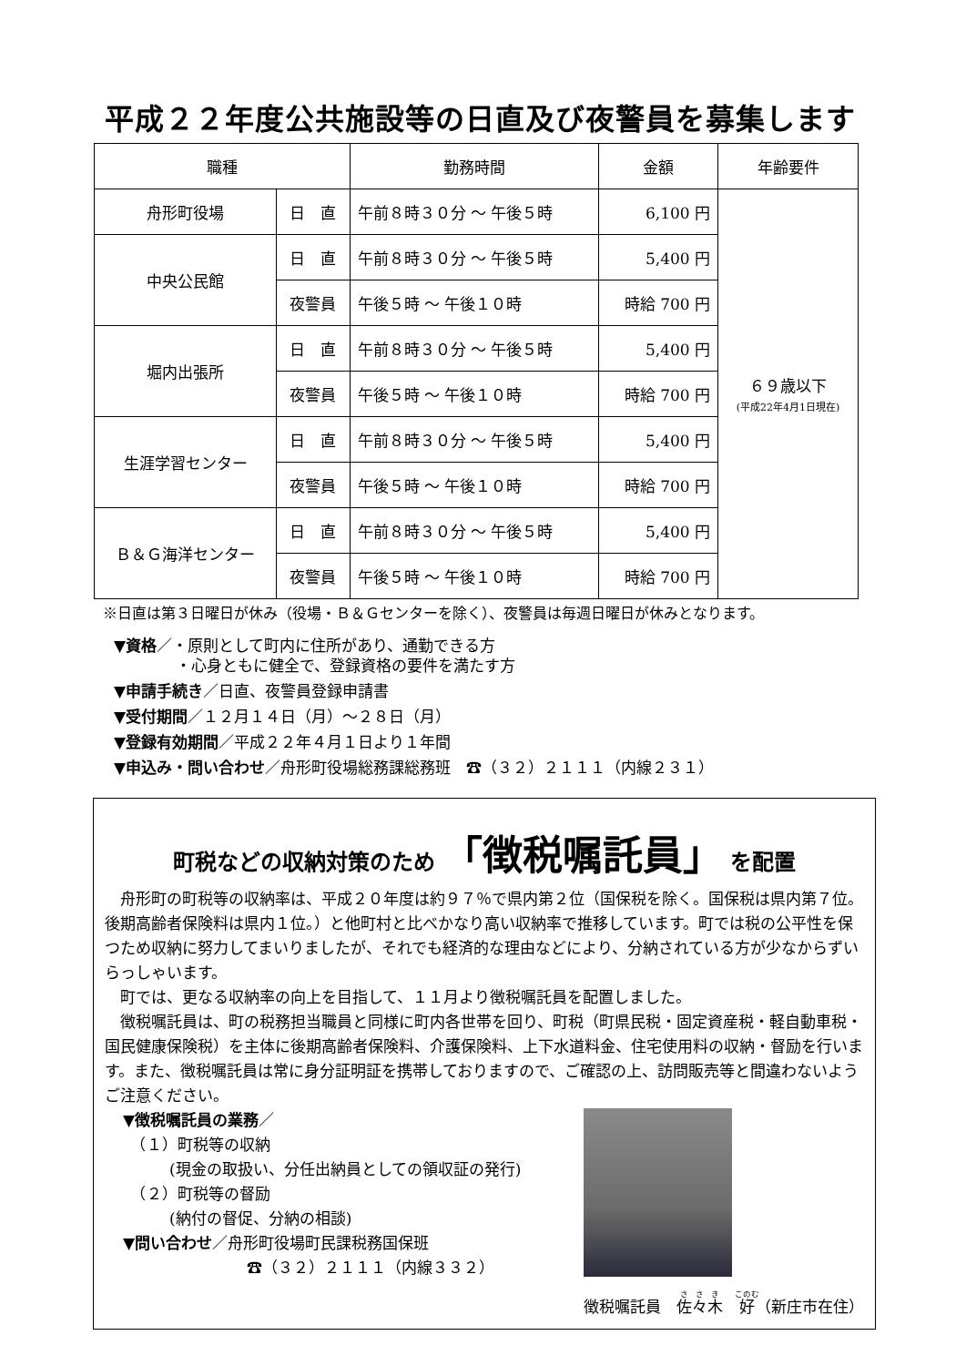平成２２年度公共施設等の日直及び夜警員を募集します
| 職種 | | 勤務時間 | 金額 | 年齢要件 |
| --- | --- | --- | --- | --- |
| 舟形町役場 | 日 直 | 午前８時３０分 ～ 午後５時 | 6,100 円 | ６９歳以下 (平成22年4月1日現在) |
| 中央公民館 | 日 直 | 午前８時３０分 ～ 午後５時 | 5,400 円 | |
| | 夜警員 | 午後５時 ～ 午後１０時 | 時給 700 円 | |
| 堀内出張所 | 日 直 | 午前８時３０分 ～ 午後５時 | 5,400 円 | |
| | 夜警員 | 午後５時 ～ 午後１０時 | 時給 700 円 | |
| 生涯学習センター | 日 直 | 午前８時３０分 ～ 午後５時 | 5,400 円 | |
| | 夜警員 | 午後５時 ～ 午後１０時 | 時給 700 円 | |
| Ｂ＆Ｇ海洋センター | 日 直 | 午前８時３０分 ～ 午後５時 | 5,400 円 | |
| | 夜警員 | 午後５時 ～ 午後１０時 | 時給 700 円 | |
※日直は第３日曜日が休み（役場・Ｂ＆Ｇセンターを除く）、夜警員は毎週日曜日が休みとなります。
▼資格／・原則として町内に住所があり、通勤できる方
　　　　・心身ともに健全で、登録資格の要件を満たす方
▼申請手続き／日直、夜警員登録申請書
▼受付期間／１２月１４日（月）～２８日（月）
▼登録有効期間／平成２２年４月１日より１年間
▼申込み・問い合わせ／舟形町役場総務課総務班　☎（３２）２１１１（内線２３１）
町税などの収納対策のため 「徴税嘱託員」 を配置
舟形町の町税等の収納率は、平成２０年度は約９７％で県内第２位（国保税を除く。国保税は県内第７位。後期高齢者保険料は県内１位。）と他町村と比べかなり高い収納率で推移しています。町では税の公平性を保つため収納に努力してまいりましたが、それでも経済的な理由などにより、分納されている方が少なからずいらっしゃいます。
町では、更なる収納率の向上を目指して、１１月より徴税嘱託員を配置しました。
徴税嘱託員は、町の税務担当職員と同様に町内各世帯を回り、町税（町県民税・固定資産税・軽自動車税・国民健康保険税）を主体に後期高齢者保険料、介護保険料、上下水道料金、住宅使用料の収納・督励を行います。また、徴税嘱託員は常に身分証明証を携帯しておりますので、ご確認の上、訪問販売等と間違わないようご注意ください。
▼徴税嘱託員の業務／
　（１）町税等の収納
　　　(現金の取扱い、分任出納員としての領収証の発行)
　（２）町税等の督励
　　　(納付の督促、分納の相談)
▼問い合わせ／舟形町役場町民課税務国保班
　　　　　　　　☎（３２）２１１１（内線３３２）
徴税嘱託員　佐々木　好（新庄市在住）